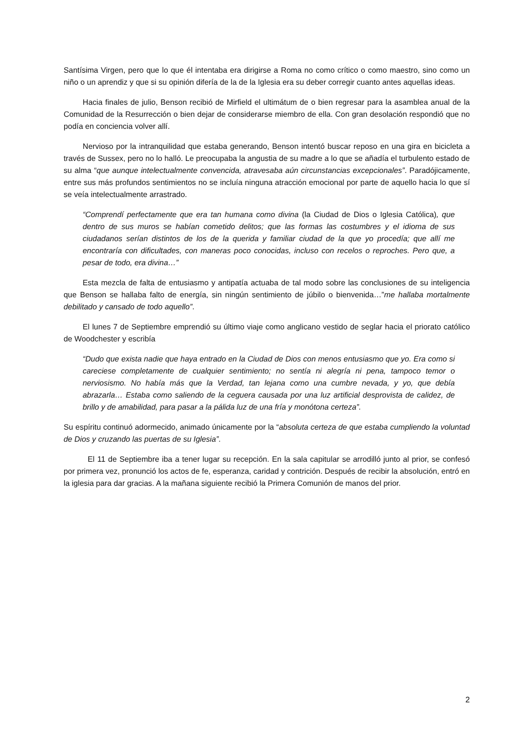Santísima Virgen, pero que lo que él intentaba era dirigirse a Roma no como crítico o como maestro, sino como un niño o un aprendiz y que si su opinión difería de la de la Iglesia era su deber corregir cuanto antes aquellas ideas.
Hacia finales de julio, Benson recibió de Mirfield el ultimátum de o bien regresar para la asamblea anual de la Comunidad de la Resurrección o bien dejar de considerarse miembro de ella. Con gran desolación respondió que no podía en conciencia volver allí.
Nervioso por la intranquilidad que estaba generando, Benson intentó buscar reposo en una gira en bicicleta a través de Sussex, pero no lo halló. Le preocupaba la angustia de su madre a lo que se añadía el turbulento estado de su alma “que aunque intelectualmente convencida, atravesaba aún circunstancias excepcionales”. Paradójicamente, entre sus más profundos sentimientos no se incluía ninguna atracción emocional por parte de aquello hacia lo que sí se veía intelectualmente arrastrado.
“Comprendí perfectamente que era tan humana como divina (la Ciudad de Dios o Iglesia Católica), que dentro de sus muros se habían cometido delitos; que las formas las costumbres y el idioma de sus ciudadanos serían distintos de los de la querida y familiar ciudad de la que yo procedía; que allí me encontraría con dificultades, con maneras poco conocidas, incluso con recelos o reproches. Pero que, a pesar de todo, era divina…”
Esta mezcla de falta de entusiasmo y antipatía actuaba de tal modo sobre las conclusiones de su inteligencia que Benson se hallaba falto de energía, sin ningún sentimiento de júbilo o bienvenida…”me hallaba mortalmente debilitado y cansado de todo aquello”.
El lunes 7 de Septiembre emprendió su último viaje como anglicano vestido de seglar hacia el priorato católico de Woodchester y escribía
“Dudo que exista nadie que haya entrado en la Ciudad de Dios con menos entusiasmo que yo. Era como si careciese completamente de cualquier sentimiento; no sentía ni alegría ni pena, tampoco temor o nerviosismo. No había más que la Verdad, tan lejana como una cumbre nevada, y yo, que debía abrazarla… Estaba como saliendo de la ceguera causada por una luz artificial desprovista de calidez, de brillo y de amabilidad, para pasar a la pálida luz de una fría y monótona certeza”.
Su espíritu continuó adormecido, animado únicamente por la “absoluta certeza de que estaba cumpliendo la voluntad de Dios y cruzando las puertas de su Iglesia”.
El 11 de Septiembre iba a tener lugar su recepción. En la sala capitular se arrodilló junto al prior, se confesó por primera vez, pronunció los actos de fe, esperanza, caridad y contrición. Después de recibir la absolución, entró en la iglesia para dar gracias. A la mañana siguiente recibió la Primera Comunión de manos del prior.
2